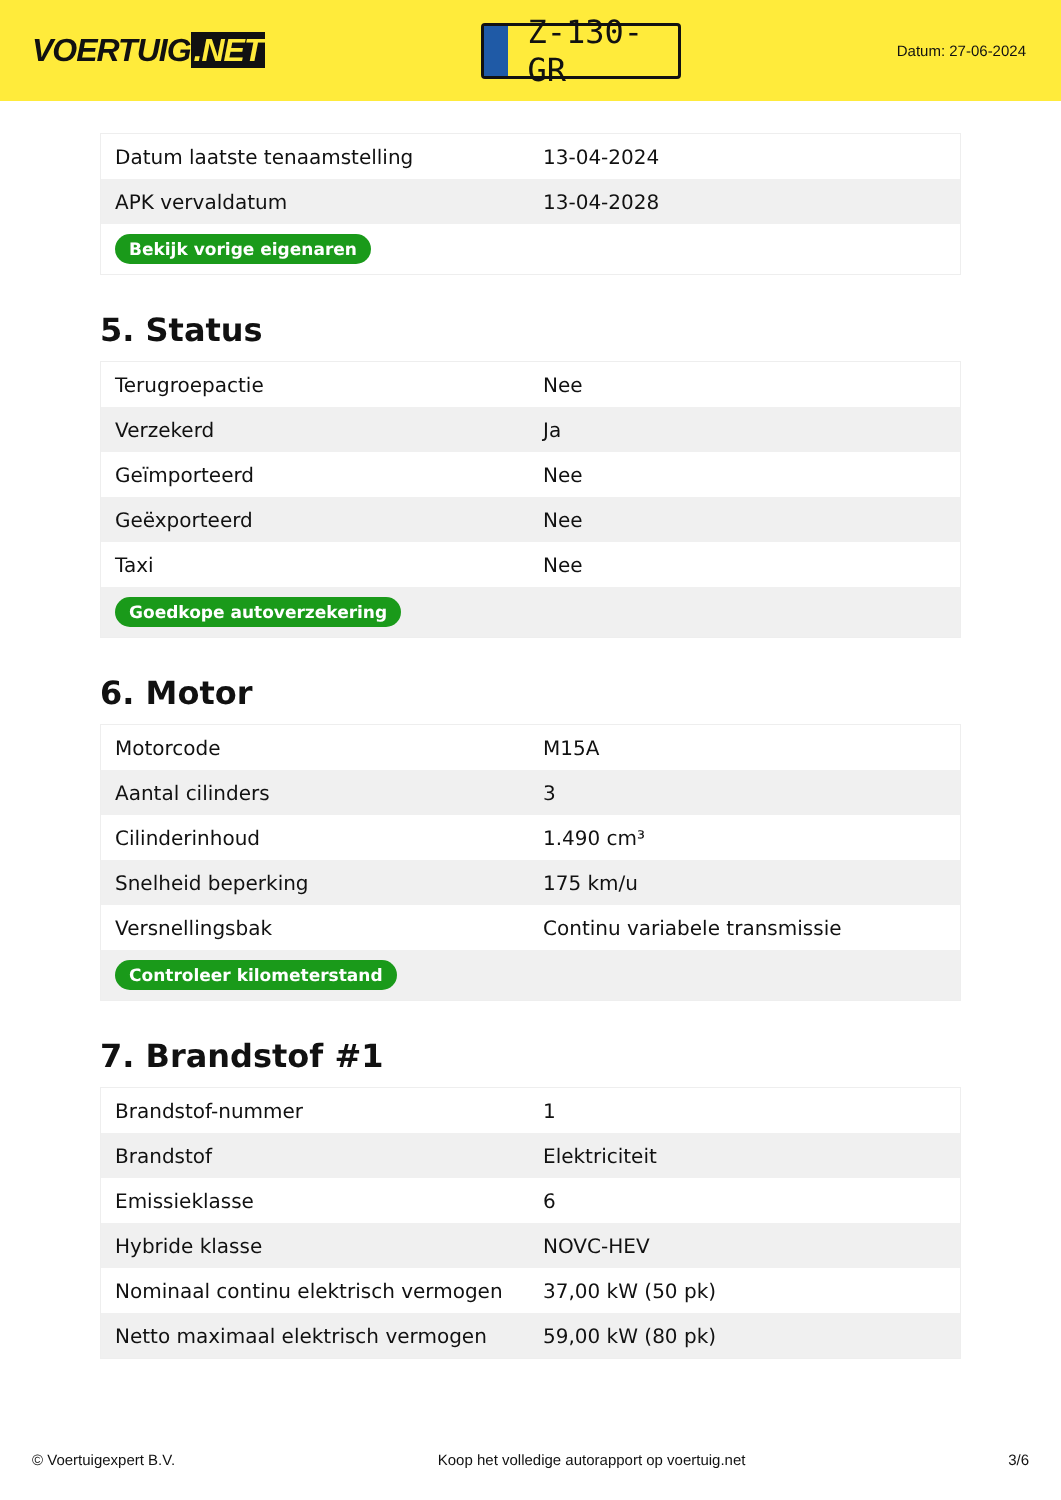VOERTUIG.NET
Z-130-GR
Datum: 27-06-2024
| Datum laatste tenaamstelling | 13-04-2024 |
| APK vervaldatum | 13-04-2028 |
| Bekijk vorige eigenaren | |
5. Status
| Terugroepactie | Nee |
| Verzekerd | Ja |
| Geïmporteerd | Nee |
| Geëxporteerd | Nee |
| Taxi | Nee |
| Goedkope autoverzekering | |
6. Motor
| Motorcode | M15A |
| Aantal cilinders | 3 |
| Cilinderinhoud | 1.490 cm³ |
| Snelheid beperking | 175 km/u |
| Versnellingsbak | Continu variabele transmissie |
| Controleer kilometerstand | |
7. Brandstof #1
| Brandstof-nummer | 1 |
| Brandstof | Elektriciteit |
| Emissieklasse | 6 |
| Hybride klasse | NOVC-HEV |
| Nominaal continu elektrisch vermogen | 37,00 kW (50 pk) |
| Netto maximaal elektrisch vermogen | 59,00 kW (80 pk) |
© Voertuigexpert B.V. Koop het volledige autorapport op voertuig.net 3/6